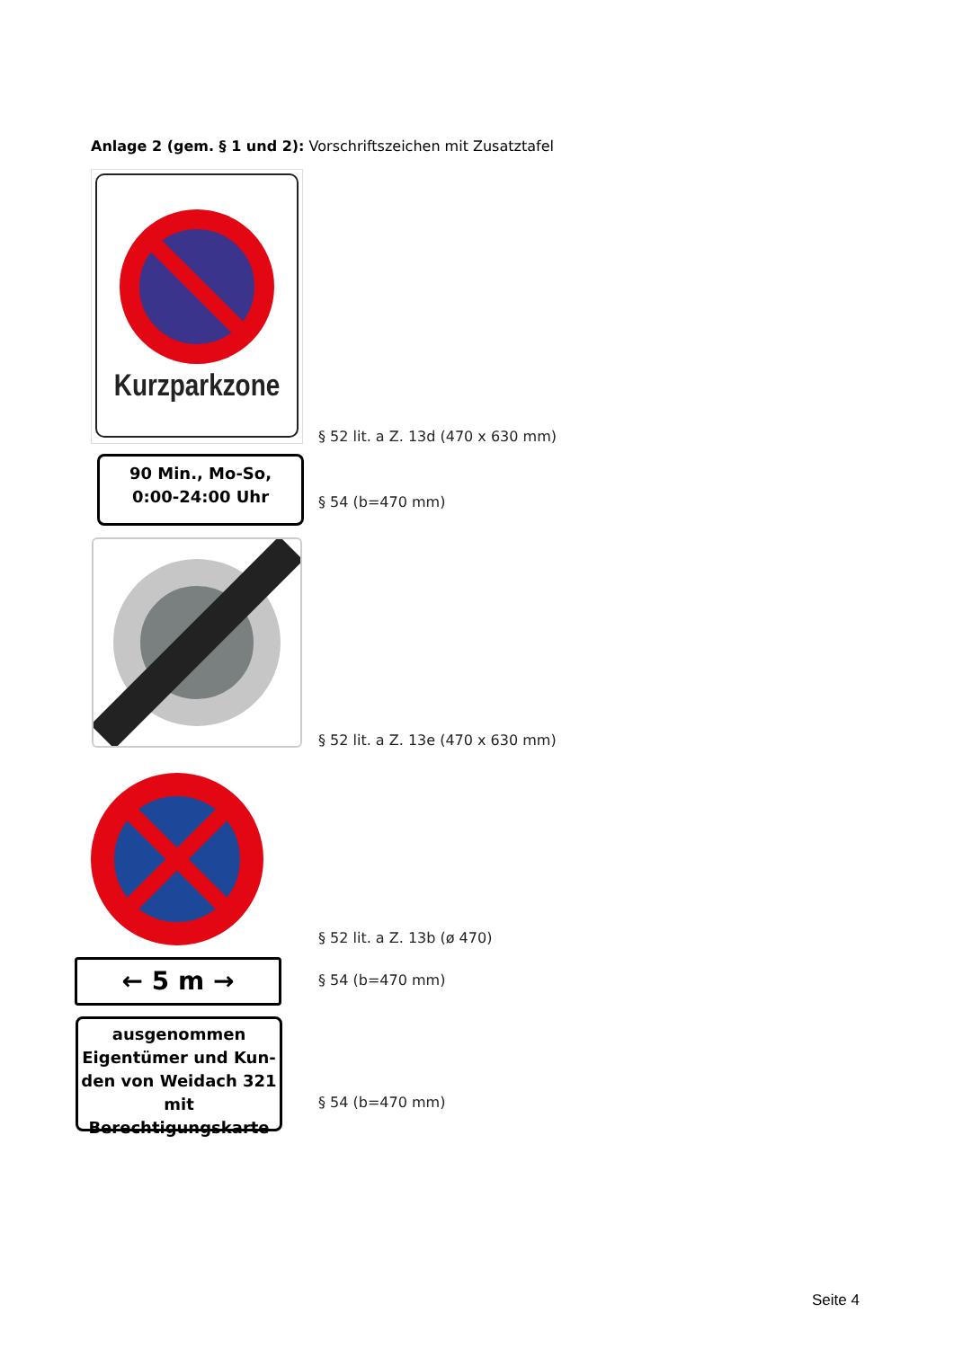Anlage 2 (gem. § 1 und 2): Vorschriftszeichen mit Zusatztafel
Kurzparkzone
§ 52 lit. a Z. 13d (470 x 630 mm)
90 Min., Mo-So,
0:00-24:00 Uhr
§ 54 (b=470 mm)
§ 52 lit. a Z. 13e (470 x 630 mm)
§ 52 lit. a Z. 13b (ø 470)
← 5 m → § 54 (b=470 mm)
ausgenommen
Eigentümer und Kun-
den von Weidach 321
mit Berechtigungskarte
§ 54 (b=470 mm)
Seite 4